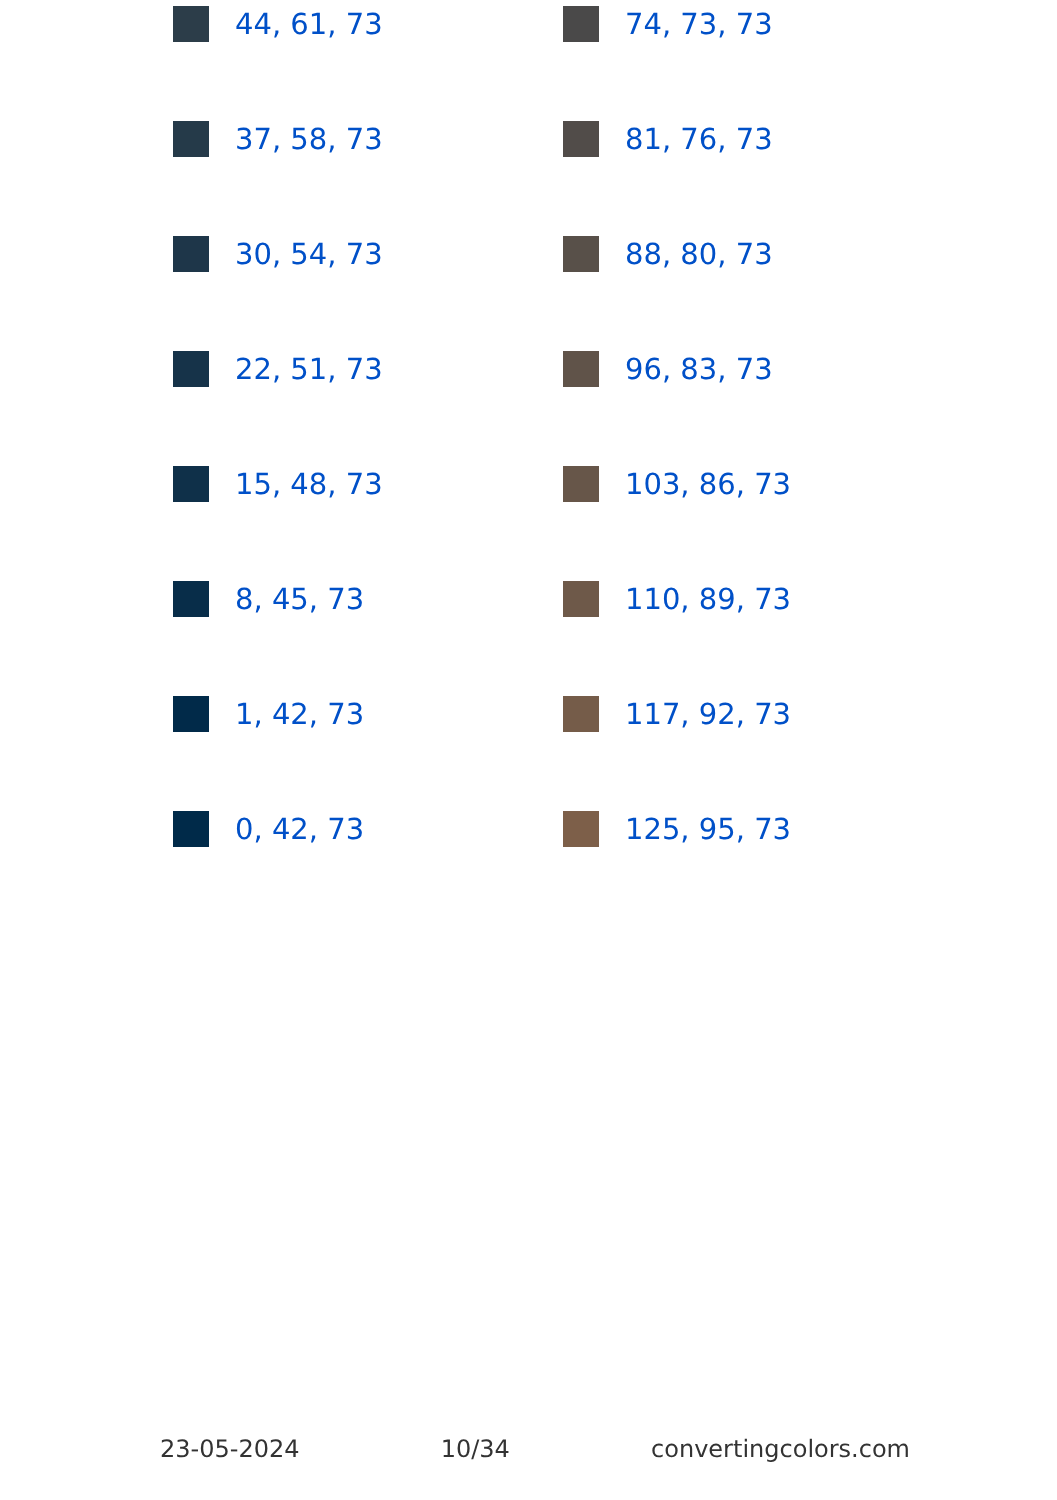44, 61, 73 74, 73, 73
37, 58, 73 81, 76, 73
30, 54, 73 88, 80, 73
22, 51, 73 96, 83, 73
15, 48, 73 103, 86, 73
8, 45, 73 110, 89, 73
1, 42, 73 117, 92, 73
0, 42, 73 125, 95, 73
23-05-2024 10/34 convertingcolors.com